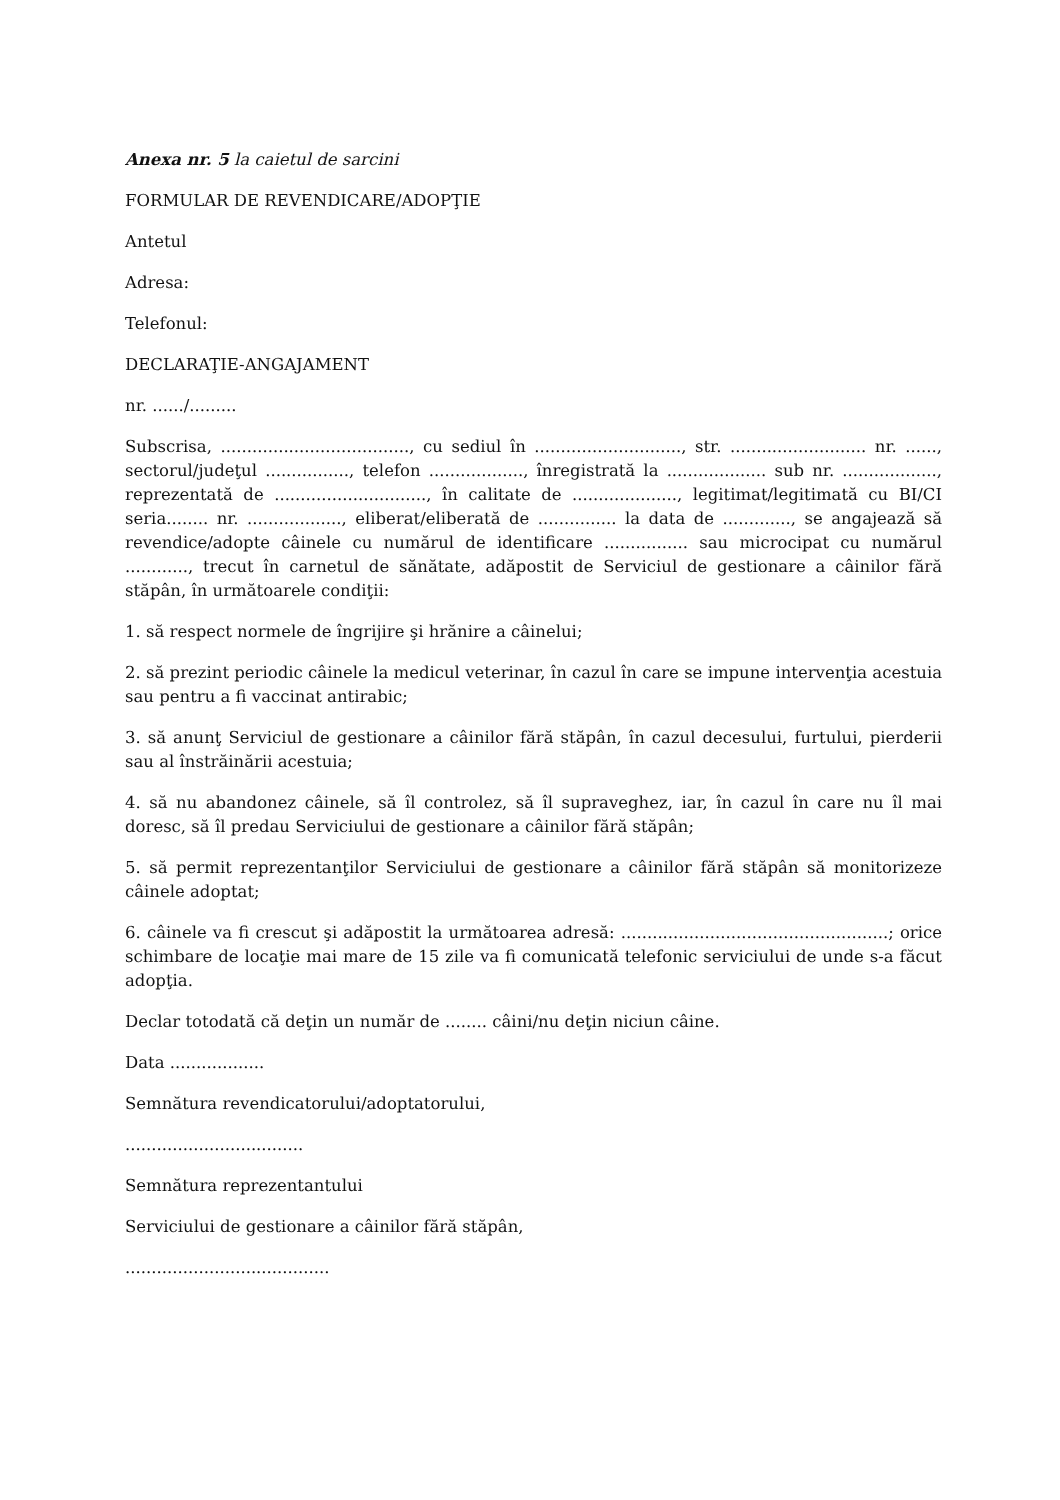Anexa nr. 5 la caietul de sarcini
FORMULAR DE REVENDICARE/ADOPŢIE
Antetul
Adresa:
Telefonul:
DECLARAŢIE-ANGAJAMENT
nr. ....../.........
Subscrisa, ...................................., cu sediul în ............................, str. .......................... nr. ......, sectorul/judeţul ................, telefon .................., înregistrată la ................... sub nr. .................., reprezentată de ............................., în calitate de ...................., legitimat/legitimată cu BI/CI seria........ nr. .................., eliberat/eliberată de ............... la data de ............., se angajează să revendice/adopte câinele cu numărul de identificare ................ sau microcipat cu numărul ............, trecut în carnetul de sănătate, adăpostit de Serviciul de gestionare a câinilor fără stăpân, în următoarele condiţii:
1. să respect normele de îngrijire şi hrănire a câinelui;
2. să prezint periodic câinele la medicul veterinar, în cazul în care se impune intervenţia acestuia sau pentru a fi vaccinat antirabic;
3. să anunţ Serviciul de gestionare a câinilor fără stăpân, în cazul decesului, furtului, pierderii sau al înstrăinării acestuia;
4. să nu abandonez câinele, să îl controlez, să îl supraveghez, iar, în cazul în care nu îl mai doresc, să îl predau Serviciului de gestionare a câinilor fără stăpân;
5. să permit reprezentanţilor Serviciului de gestionare a câinilor fără stăpân să monitorizeze câinele adoptat;
6. câinele va fi crescut şi adăpostit la următoarea adresă: ...................................................; orice schimbare de locaţie mai mare de 15 zile va fi comunicată telefonic serviciului de unde s-a făcut adopţia.
Declar totodată că deţin un număr de ........ câini/nu deţin niciun câine.
Data ..................
Semnătura revendicatorului/adoptatorului,
..................................
Semnătura reprezentantului
Serviciului de gestionare a câinilor fără stăpân,
.......................................